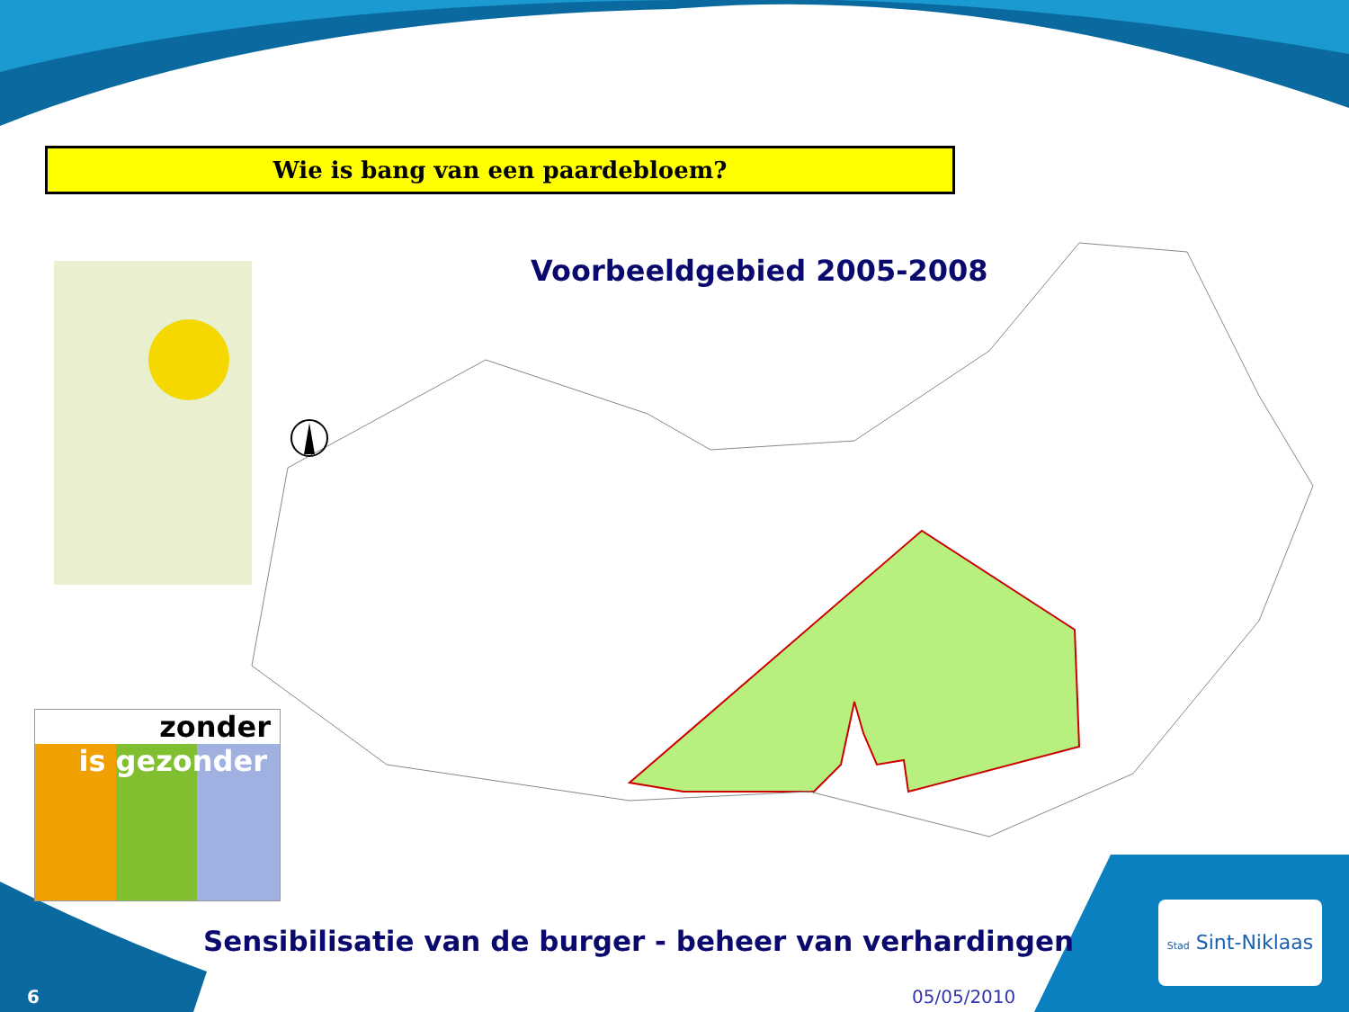Wie is bang van een paardebloem?
Voorbeeldgebied 2005-2008
zonder
is gezonder
Sensibilisatie van de burger - beheer van verhardingen
Stad Sint-Niklaas
6 05/05/2010